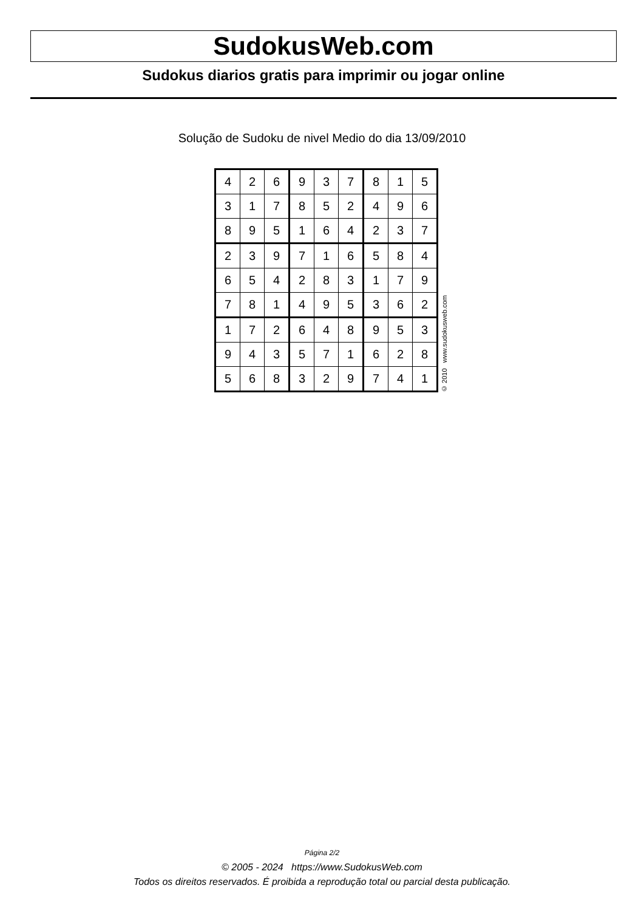SudokusWeb.com
Sudokus diarios gratis para imprimir ou jogar online
Solução de Sudoku de nivel Medio do dia 13/09/2010
| 4 | 2 | 6 | 9 | 3 | 7 | 8 | 1 | 5 |
| 3 | 1 | 7 | 8 | 5 | 2 | 4 | 9 | 6 |
| 8 | 9 | 5 | 1 | 6 | 4 | 2 | 3 | 7 |
| 2 | 3 | 9 | 7 | 1 | 6 | 5 | 8 | 4 |
| 6 | 5 | 4 | 2 | 8 | 3 | 1 | 7 | 9 |
| 7 | 8 | 1 | 4 | 9 | 5 | 3 | 6 | 2 |
| 1 | 7 | 2 | 6 | 4 | 8 | 9 | 5 | 3 |
| 9 | 4 | 3 | 5 | 7 | 1 | 6 | 2 | 8 |
| 5 | 6 | 8 | 3 | 2 | 9 | 7 | 4 | 1 |
© 2010 www.sudokusweb.com
Página 2/2
© 2005 - 2024 https://www.SudokusWeb.com
Todos os direitos reservados. É proibida a reprodução total ou parcial desta publicação.